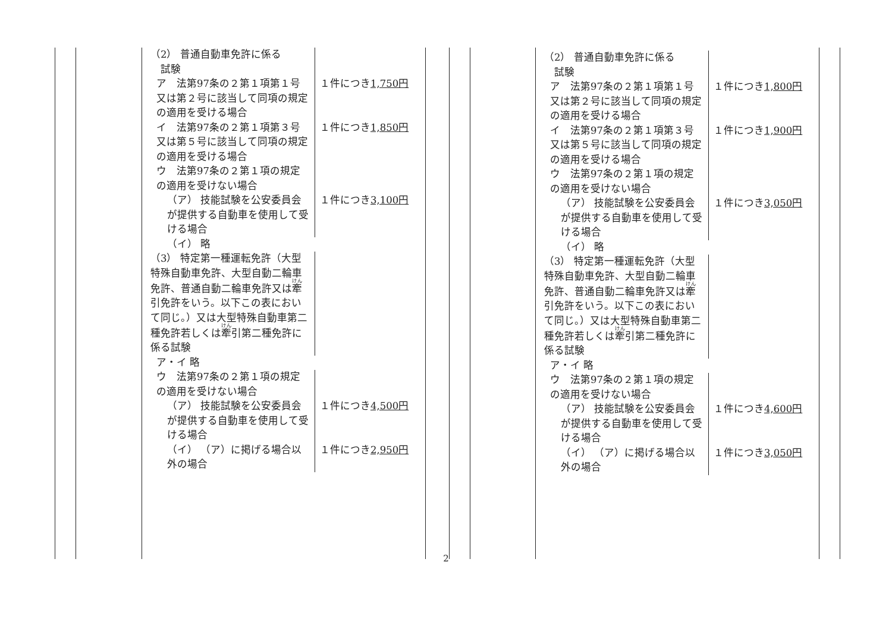| （2） 普通自動車免許に係る 試験 | |
| ア 法第97条の２第１項第１号又は第２号に該当して同項の規定の適用を受ける場合 | １件につき 1,750円 |
| イ 法第97条の２第１項第３号又は第５号に該当して同項の規定の適用を受ける場合 | １件につき 1,850円 |
| ウ 法第97条の２第１項の規定の適用を受けない場合 | |
| （ア） 技能試験を公安委員会が提供する自動車を使用して受ける場合 | １件につき 3,100円 |
| （イ） 略 | |
| （3） 特定第一種運転免許（大型特殊自動車免許、大型自動二輪車免許、普通自動二輪車免許又は 牽 引免許をいう。以下この表において同じ。）又は大型特殊自動車第二種免許若しくは 牽 引第二種免許に係る試験 | |
| ア・イ 略 | |
| ウ 法第97条の２第１項の規定の適用を受けない場合 | |
| （ア） 技能試験を公安委員会が提供する自動車を使用して受ける場合 | １件につき 4,500円 |
| （イ） （ア）に掲げる場合以外の場合 | １件につき 2,950円 |
| （2） 普通自動車免許に係る 試験 | |
| ア 法第97条の２第１項第１号又は第２号に該当して同項の規定の適用を受ける場合 | １件につき 1,800円 |
| イ 法第97条の２第１項第３号又は第５号に該当して同項の規定の適用を受ける場合 | １件につき 1,900円 |
| ウ 法第97条の２第１項の規定の適用を受けない場合 | |
| （ア） 技能試験を公安委員会が提供する自動車を使用して受ける場合 | １件につき 3,050円 |
| （イ） 略 | |
| （3） 特定第一種運転免許（大型特殊自動車免許、大型自動二輪車免許、普通自動二輪車免許又は 牽 引免許をいう。以下この表において同じ。）又は大型特殊自動車第二種免許若しくは 牽 引第二種免許に係る試験 | |
| ア・イ 略 | |
| ウ 法第97条の２第１項の規定の適用を受けない場合 | |
| （ア） 技能試験を公安委員会が提供する自動車を使用して受ける場合 | １件につき 4,600円 |
| （イ） （ア）に掲げる場合以外の場合 | １件につき 3,050円 |
2